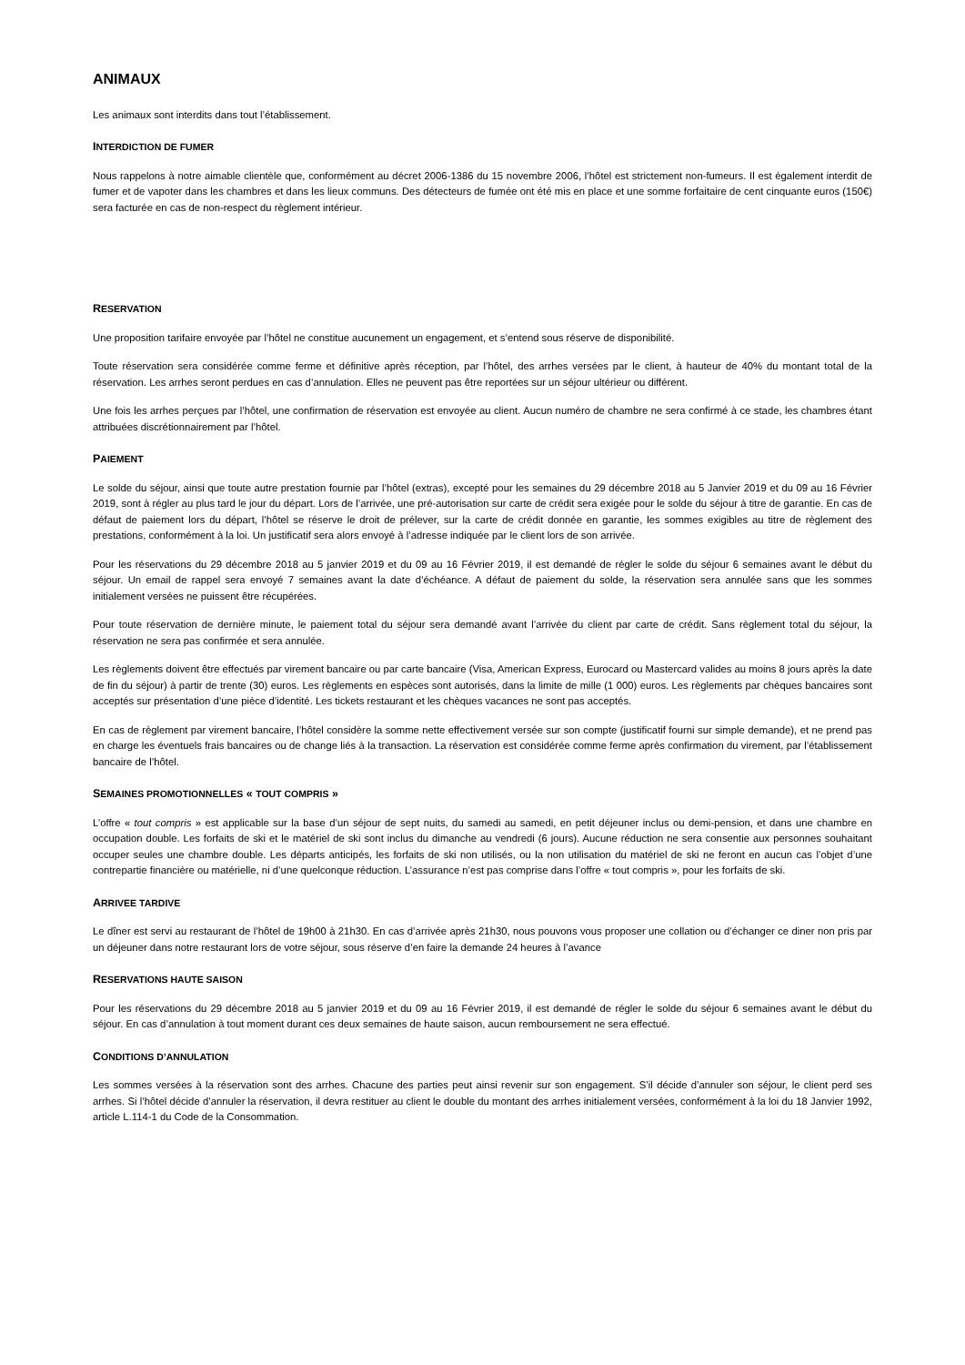ANIMAUX
Les animaux sont interdits dans tout l’établissement.
INTERDICTION DE FUMER
Nous rappelons à notre aimable clientèle que, conformément au décret 2006-1386 du 15 novembre 2006, l’hôtel est strictement non-fumeurs. Il est également interdit de fumer et de vapoter dans les chambres et dans les lieux communs. Des détecteurs de fumée ont été mis en place et une somme forfaitaire de cent cinquante euros (150€) sera facturée en cas de non-respect du règlement intérieur.
RESERVATION
Une proposition tarifaire envoyée par l’hôtel ne constitue aucunement un engagement, et s’entend sous réserve de disponibilité.
Toute réservation sera considérée comme ferme et définitive après réception, par l’hôtel, des arrhes versées par le client, à hauteur de 40% du montant total de la réservation. Les arrhes seront perdues en cas d’annulation. Elles ne peuvent pas être reportées sur un séjour ultérieur ou différent.
Une fois les arrhes perçues par l’hôtel, une confirmation de réservation est envoyée au client. Aucun numéro de chambre ne sera confirmé à ce stade, les chambres étant attribuées discrétionnairement par l’hôtel.
PAIEMENT
Le solde du séjour, ainsi que toute autre prestation fournie par l’hôtel (extras), excepté pour les semaines du 29 décembre 2018 au 5 Janvier 2019 et du 09 au 16 Février 2019, sont à régler au plus tard le jour du départ. Lors de l’arrivée, une pré-autorisation sur carte de crédit sera exigée pour le solde du séjour à titre de garantie. En cas de défaut de paiement lors du départ, l’hôtel se réserve le droit de prélever, sur la carte de crédit donnée en garantie, les sommes exigibles au titre de règlement des prestations, conformément à la loi. Un justificatif sera alors envoyé à l’adresse indiquée par le client lors de son arrivée.
Pour les réservations du 29 décembre 2018 au 5 janvier 2019 et du 09 au 16 Février 2019, il est demandé de régler le solde du séjour 6 semaines avant le début du séjour. Un email de rappel sera envoyé 7 semaines avant la date d’échéance. A défaut de paiement du solde, la réservation sera annulée sans que les sommes initialement versées ne puissent être récupérées.
Pour toute réservation de dernière minute, le paiement total du séjour sera demandé avant l’arrivée du client par carte de crédit. Sans règlement total du séjour, la réservation ne sera pas confirmée et sera annulée.
Les règlements doivent être effectués par virement bancaire ou par carte bancaire (Visa, American Express, Eurocard ou Mastercard valides au moins 8 jours après la date de fin du séjour) à partir de trente (30) euros. Les règlements en espèces sont autorisés, dans la limite de mille (1 000) euros. Les règlements par chèques bancaires sont acceptés sur présentation d’une pièce d’identité. Les tickets restaurant et les chèques vacances ne sont pas acceptés.
En cas de règlement par virement bancaire, l’hôtel considère la somme nette effectivement versée sur son compte (justificatif fourni sur simple demande), et ne prend pas en charge les éventuels frais bancaires ou de change liés à la transaction. La réservation est considérée comme ferme après confirmation du virement, par l’établissement bancaire de l’hôtel.
SEMAINES PROMOTIONNELLES « TOUT COMPRIS »
L’offre « tout compris » est applicable sur la base d’un séjour de sept nuits, du samedi au samedi, en petit déjeuner inclus ou demi-pension, et dans une chambre en occupation double. Les forfaits de ski et le matériel de ski sont inclus du dimanche au vendredi (6 jours). Aucune réduction ne sera consentie aux personnes souhaitant occuper seules une chambre double. Les départs anticipés, les forfaits de ski non utilisés, ou la non utilisation du matériel de ski ne feront en aucun cas l’objet d’une contrepartie financière ou matérielle, ni d’une quelconque réduction. L’assurance n’est pas comprise dans l’offre « tout compris », pour les forfaits de ski.
ARRIVEE TARDIVE
Le dîner est servi au restaurant de l’hôtel de 19h00 à 21h30. En cas d’arrivée après 21h30, nous pouvons vous proposer une collation ou d’échanger ce diner non pris par un déjeuner dans notre restaurant lors de votre séjour, sous réserve d’en faire la demande 24 heures à l’avance
RESERVATIONS HAUTE SAISON
Pour les réservations du 29 décembre 2018 au 5 janvier 2019 et du 09 au 16 Février 2019, il est demandé de régler le solde du séjour 6 semaines avant le début du séjour. En cas d’annulation à tout moment durant ces deux semaines de haute saison, aucun remboursement ne sera effectué.
CONDITIONS D’ANNULATION
Les sommes versées à la réservation sont des arrhes. Chacune des parties peut ainsi revenir sur son engagement. S’il décide d’annuler son séjour, le client perd ses arrhes. Si l’hôtel décide d’annuler la réservation, il devra restituer au client le double du montant des arrhes initialement versées, conformément à la loi du 18 Janvier 1992, article L.114-1 du Code de la Consommation.